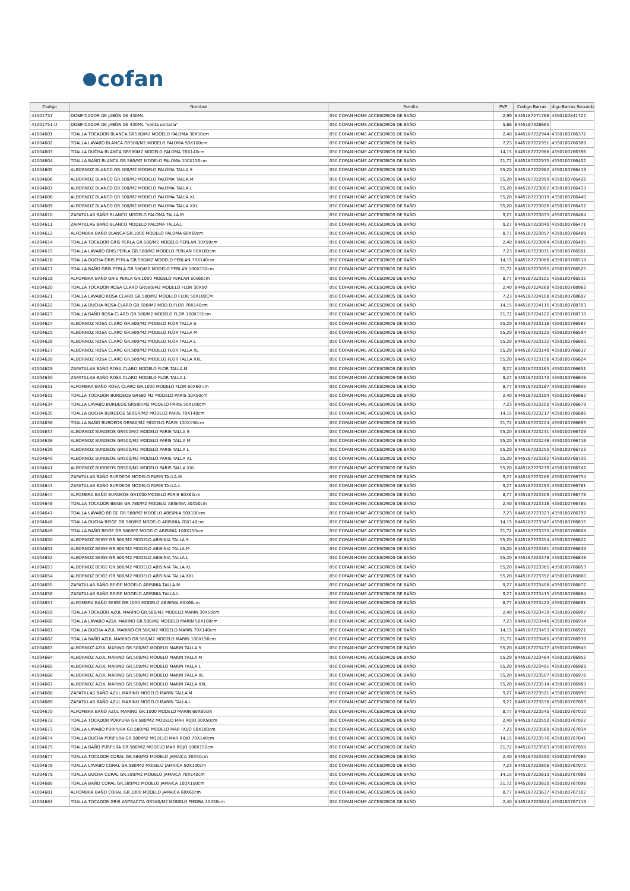cofan
| Codigo | Nombre | Familia | PVP | Codigo Barras | digo Barras Secunda |
| --- | --- | --- | --- | --- | --- |
| 41001751 | DOSIFICADOR DE JABÓN DE 430ML | 050 COFAN HOME ACCESORIOS DE BAÑO | 2,99 | 8445187271768 | 4350100841727 |
| 41001751-U | DOSIFICADOR DE JABÓN DE 430ML "venta unitaria" | 050 COFAN HOME ACCESORIOS DE BAÑO | 5,68 | 8445187328660 | |
| 41004601 | TOALLA TOCADOR BLANCA GR580/M2 MODELO PALOMA 30X50cm | 050 COFAN HOME ACCESORIOS DE BAÑO | 2,40 | 8445187222944 | 4350100766372 |
| 41004602 | TOALLA LAVABO BLANCA GR580/M2 MODELO PALOMA 50X100cm | 050 COFAN HOME ACCESORIOS DE BAÑO | 7,23 | 8445187222951 | 4350100766389 |
| 41004603 | TOALLA DUCHA BLANCA GR580M2 MODELO PALOMA 70X140cm | 050 COFAN HOME ACCESORIOS DE BAÑO | 14,15 | 8445187222968 | 4350100766396 |
| 41004604 | TOALLA BAÑO BLANCA GR.580/M2 MODELO PALOMA 100X150cm | 050 COFAN HOME ACCESORIOS DE BAÑO | 21,72 | 8445187222975 | 4350100766402 |
| 41004605 | ALBORNOZ BLANCO GR.500/M2 MODELO PALOMA TALLA S | 050 COFAN HOME ACCESORIOS DE BAÑO | 55,20 | 8445187222982 | 4350100766419 |
| 41004606 | ALBORNOZ BLANCO GR.500/M2 MODELO PALOMA TALLA M | 050 COFAN HOME ACCESORIOS DE BAÑO | 55,20 | 8445187222999 | 4350100766426 |
| 41004607 | ALBORNOZ BLANCO GR.500/M2 MODELO PALOMA TALLA L | 050 COFAN HOME ACCESORIOS DE BAÑO | 55,20 | 8445187223002 | 4350100766433 |
| 41004608 | ALBORNOZ BLANCO GR.500/M2 MODELO PALOMA TALLA XL | 050 COFAN HOME ACCESORIOS DE BAÑO | 55,20 | 8445187223019 | 4350100766440 |
| 41004609 | ALBORNOZ BLANCO GR.500/M2 MODELO PALOMA TALLA XXL | 050 COFAN HOME ACCESORIOS DE BAÑO | 55,20 | 8445187223026 | 4350100766457 |
| 41004610 | ZAPATILLAS BAÑO BLANCO MODELO PALOMA TALLA.M | 050 COFAN HOME ACCESORIOS DE BAÑO | 9,27 | 8445187223033 | 4350100766464 |
| 41004611 | ZAPATILLAS BAÑO BLANCO MODELO PALOMA TALLA.L | 050 COFAN HOME ACCESORIOS DE BAÑO | 9,27 | 8445187223040 | 4350100766471 |
| 41004612 | ALFOMBRA BAÑO BLANCA GR.1000 MODELO PALOMA 60X60cm | 050 COFAN HOME ACCESORIOS DE BAÑO | 8,77 | 8445187223057 | 4350100766488 |
| 41004614 | TOALLA TOCADOR GRIS PERLA GR.580/M2 MODELO PERLAN 30X50cm | 050 COFAN HOME ACCESORIOS DE BAÑO | 2,40 | 8445187223064 | 4350100766495 |
| 41004615 | TOALLA LAVABO GRIS PERLA GR.580/M2 MODELO PERLAN 50X100cm | 050 COFAN HOME ACCESORIOS DE BAÑO | 7,23 | 8445187223071 | 4350100766501 |
| 41004616 | TOALLA DUCHA GRIS PERLA GR.580/M2 MODELO PERLAN 70X140cm | 050 COFAN HOME ACCESORIOS DE BAÑO | 14,15 | 8445187223088 | 4350100766518 |
| 41004617 | TOALLA BAÑO GRIS PERLA GR.580/M2 MODELO PERLAN 100X150cm | 050 COFAN HOME ACCESORIOS DE BAÑO | 21,72 | 8445187223095 | 4350100766525 |
| 41004618 | ALFOMBRA BAÑO GRIS PERLA GR.1000 MODELO PERLAN 60x60cm | 050 COFAN HOME ACCESORIOS DE BAÑO | 8,77 | 8445187223101 | 4350100766532 |
| 41004620 | TOALLA TOCADOR ROSA CLARO GR580/M2 MODELO FLOR 30X50 | 050 COFAN HOME ACCESORIOS DE BAÑO | 2,40 | 8445187224269 | 4350100768963 |
| 41004621 | TOALLA LAVABO ROSA CLARO GR.580/M2 MODELO FLOR 50X100CM | 050 COFAN HOME ACCESORIOS DE BAÑO | 7,23 | 8445187224108 | 4350100768697 |
| 41004622 | TOALLA DUCHA ROSA CLARO GR.580/M2 MOD D.FLOR 70X140cm | 050 COFAN HOME ACCESORIOS DE BAÑO | 14,15 | 8445187224115 | 4350100768703 |
| 41004623 | TOALLA BAÑO ROSA CLARO GR.580/M2 MODELO FLOR 100X150cm | 050 COFAN HOME ACCESORIOS DE BAÑO | 21,72 | 8445187224122 | 4350100768710 |
| 41004624 | ALBORNOZ ROSA CLARO GR.500/M2 MODELO FLOR TALLA S | 050 COFAN HOME ACCESORIOS DE BAÑO | 55,20 | 8445187223118 | 4350100766587 |
| 41004625 | ALBORNOZ ROSA CLARO GR.500/M2 MODELO FLOR TALLA M | 050 COFAN HOME ACCESORIOS DE BAÑO | 55,20 | 8445187223125 | 4350100766594 |
| 41004626 | ALBORNOZ ROSA CLARO GR.500/M2 MODELO FLOR TALLA L | 050 COFAN HOME ACCESORIOS DE BAÑO | 55,20 | 8445187223132 | 4350100766600 |
| 41004627 | ALBORNOZ ROSA CLARO GR.500/M2 MODELO FLOR TALLA XL | 050 COFAN HOME ACCESORIOS DE BAÑO | 55,20 | 8445187223149 | 4350100766617 |
| 41004628 | ALBORNOZ ROSA CLARO GR.500/M2 MODELO FLOR TALLA XXL | 050 COFAN HOME ACCESORIOS DE BAÑO | 55,20 | 8445187223156 | 4350100766624 |
| 41004629 | ZAPATILLAS BAÑO ROSA CLARO MODELO FLOR TALLA.M | 050 COFAN HOME ACCESORIOS DE BAÑO | 9,27 | 8445187223163 | 4350100766631 |
| 41004630 | ZAPATILLAS BAÑO ROSA CLARO MODELO FLOR TALLA.L | 050 COFAN HOME ACCESORIOS DE BAÑO | 9,27 | 8445187223170 | 4350100766648 |
| 41004631 | ALFOMBRA BAÑO ROSA CLARO GR.1000 MODELO FLOR 60X60 cm | 050 COFAN HOME ACCESORIOS DE BAÑO | 8,77 | 8445187223187 | 4350100766655 |
| 41004633 | TOALLA TOCADOR BURDEOS GR580 M2 MODELO PARIS 30X50cm | 050 COFAN HOME ACCESORIOS DE BAÑO | 2,40 | 8445187223194 | 4350100766662 |
| 41004634 | TOALLA LAVABO BURDEOS GR580/M2 MODELO PARIS 50X100cm | 050 COFAN HOME ACCESORIOS DE BAÑO | 7,23 | 8445187223200 | 4350100766679 |
| 41004635 | TOALLA DUCHA BURDEOS 580GR/M2 MODELO PARIS 70X140cm | 050 COFAN HOME ACCESORIOS DE BAÑO | 14,15 | 8445187223217 | 4350100766686 |
| 41004636 | TOALLA BAÑO BURDEOS GR580/M2 MODELO PARIS 100X150cm | 050 COFAN HOME ACCESORIOS DE BAÑO | 21,72 | 8445187223224 | 4350100766693 |
| 41004637 | ALBORNOZ BURDEOS GR500M/2 MODELO PARIS TALLA S | 050 COFAN HOME ACCESORIOS DE BAÑO | 55,20 | 8445187223231 | 4350100766709 |
| 41004638 | ALBORNOZ BURDEOS GR500/M2 MODELO PARIS TALLA M | 050 COFAN HOME ACCESORIOS DE BAÑO | 55,20 | 8445187223248 | 4350100766716 |
| 41004639 | ALBORNOZ BURDEOS GR500/M2 MODELO PARIS TALLA L | 050 COFAN HOME ACCESORIOS DE BAÑO | 55,20 | 8445187223255 | 4350100766723 |
| 41004640 | ALBORNOZ BURDEOS GR500/M2 MODELO PARIS TALLA XL | 050 COFAN HOME ACCESORIOS DE BAÑO | 55,20 | 8445187223262 | 4350100766730 |
| 41004641 | ALBORNOZ BURDEOS GR500/M2 MODELO PARIS TALLA XXL | 050 COFAN HOME ACCESORIOS DE BAÑO | 55,20 | 8445187223279 | 4350100766747 |
| 41004642 | ZAPATILLAS BAÑO BURDEOS MODELO PARIS TALLA.M | 050 COFAN HOME ACCESORIOS DE BAÑO | 9,27 | 8445187223286 | 4350100766754 |
| 41004643 | ZAPATILLAS BAÑO BURDEOS MODELO PARIS TALLA.L | 050 COFAN HOME ACCESORIOS DE BAÑO | 9,27 | 8445187223293 | 4350100766761 |
| 41004644 | ALFOMBRA BAÑO BURDEOS GR1000 MODELO PARIS 60X60cm | 050 COFAN HOME ACCESORIOS DE BAÑO | 8,77 | 8445187223309 | 4350100766778 |
| 41004646 | TOALLA TOCADOR BEIGE GR.780/M2 MODELO ABISINIA 30X50cm | 050 COFAN HOME ACCESORIOS DE BAÑO | 2,40 | 8445187223316 | 4350100766785 |
| 41004647 | TOALLA LAVABO BEIGE GR.580/M2 MODELO ABISINIA 50X100cm | 050 COFAN HOME ACCESORIOS DE BAÑO | 7,23 | 8445187223323 | 4350100766792 |
| 41004648 | TOALLA DUCHA BEIGE GR.580/M2 MODELO ABISINIA 70X140cm | 050 COFAN HOME ACCESORIOS DE BAÑO | 14,15 | 8445187223347 | 4350100766815 |
| 41004649 | TOALLA BAÑO BEIGE GR.580/M2 MODELO ABISINIA 100X150cm | 050 COFAN HOME ACCESORIOS DE BAÑO | 21,72 | 8445187223330 | 4350100766808 |
| 41004650 | ALBORNOZ BEIGE GR.500/M2 MODELO ABISINIA TALLA S | 050 COFAN HOME ACCESORIOS DE BAÑO | 55,20 | 8445187223354 | 4350100766822 |
| 41004651 | ALBORNOZ BEIGE GR.500/M2 MODELO ABISINIA TALLA M | 050 COFAN HOME ACCESORIOS DE BAÑO | 55,20 | 8445187223361 | 4350100766839 |
| 41004652 | ALBORNOZ BEIGE GR.500/M2 MODELO ABISINIA TALLA L | 050 COFAN HOME ACCESORIOS DE BAÑO | 55,20 | 8445187223378 | 4350100766846 |
| 41004653 | ALBORNOZ BEIGE GR.500/M2 MODELO ABISINIA TALLA XL | 050 COFAN HOME ACCESORIOS DE BAÑO | 55,20 | 8445187223385 | 4350100766853 |
| 41004654 | ALBORNOZ BEIGE GR.500/M2 MODELO ABISINIA TALLA XXL | 050 COFAN HOME ACCESORIOS DE BAÑO | 55,20 | 8445187223392 | 4350100766860 |
| 41004655 | ZAPATILLAS BAÑO BEIGE MODELO ABISINIA TALLA.M | 050 COFAN HOME ACCESORIOS DE BAÑO | 9,27 | 8445187223408 | 4350100766877 |
| 41004656 | ZAPATILLAS BAÑO BEIGE MODELO ABISINIA TALLA.L | 050 COFAN HOME ACCESORIOS DE BAÑO | 9,27 | 8445187223415 | 4350100766884 |
| 41004657 | ALFOMBRA BAÑO BEIGE GR.1000 MODELO ABISINIA 60X60cm | 050 COFAN HOME ACCESORIOS DE BAÑO | 8,77 | 8445187223422 | 4350100766891 |
| 41004659 | TOALLA TOCADOR AZUL MARINO GR.580/M2 MODELO MARIN 30X50cm | 050 COFAN HOME ACCESORIOS DE BAÑO | 2,40 | 8445187223439 | 4350100766907 |
| 41004660 | TOALLA LAVABO AZUL MARINO GR.580/M2 MODELO MARIN 50X100cm | 050 COFAN HOME ACCESORIOS DE BAÑO | 7,23 | 8445187223446 | 4350100766914 |
| 41004661 | TOALLA DUCHA AZUL MARINO GR.580/M2 MODELO MARIN 70X140cm | 050 COFAN HOME ACCESORIOS DE BAÑO | 14,15 | 8445187223453 | 4350100766921 |
| 41004662 | TOALLA BAÑO AZUL MARINO GR.580/M2 MODELO MARIN 100X150cm | 050 COFAN HOME ACCESORIOS DE BAÑO | 21,72 | 8445187223460 | 4350100766938 |
| 41004663 | ALBORNOZ AZUL MARINO GR.500/M2 MODELO MARIN TALLA S | 050 COFAN HOME ACCESORIOS DE BAÑO | 55,20 | 8445187223477 | 4350100766945 |
| 41004664 | ALBORNOZ AZUL MARINO GR.500/M2 MODELO MARIN TALLA M | 050 COFAN HOME ACCESORIOS DE BAÑO | 55,20 | 8445187223484 | 4350100766952 |
| 41004665 | ALBORNOZ AZUL MARINO GR.500/M2 MODELO MARIN TALLA L | 050 COFAN HOME ACCESORIOS DE BAÑO | 55,20 | 8445187223491 | 4350100766969 |
| 41004666 | ALBORNOZ AZUL MARINO GR.500/M2 MODELO MARIN TALLA XL | 050 COFAN HOME ACCESORIOS DE BAÑO | 55,20 | 8445187223507 | 4350100766976 |
| 41004667 | ALBORNOZ AZUL MARINO GR.500/M2 MODELO MARIN TALLA XXL | 050 COFAN HOME ACCESORIOS DE BAÑO | 55,20 | 8445187223514 | 4350100766983 |
| 41004668 | ZAPATILLAS BAÑO AZUL MARINO MODELO MARIN TALLA.M | 050 COFAN HOME ACCESORIOS DE BAÑO | 9,27 | 8445187223521 | 4350100766990 |
| 41004669 | ZAPATILLAS BAÑO AZUL MARINO MODELO MARIN TALLA.L | 050 COFAN HOME ACCESORIOS DE BAÑO | 9,27 | 8445187223538 | 4350100767003 |
| 41004670 | ALFOMBRA BAÑO AZUL MARINO GR.1000 MODELO MARIN 60X60cm | 050 COFAN HOME ACCESORIOS DE BAÑO | 8,77 | 8445187223545 | 4350100767010 |
| 41004672 | TOALLA TOCADOR PÚRPURA GR.580/M2 MODELO MAR ROJO 30X50cm | 050 COFAN HOME ACCESORIOS DE BAÑO | 2,40 | 8445187223552 | 4350100767027 |
| 41004673 | TOALLA LAVABO PÚRPURA GR.580/M2 MODELO MAR ROJO 50X100cm | 050 COFAN HOME ACCESORIOS DE BAÑO | 7,23 | 8445187223569 | 4350100767034 |
| 41004674 | TOALLA DUCHA PÚRPURA GR.580/M2 MODELO MAR ROJO 70X140cm | 050 COFAN HOME ACCESORIOS DE BAÑO | 14,15 | 8445187223576 | 4350100767041 |
| 41004675 | TOALLA BAÑO PÚRPURA GR.580/M2 MODELO MAR ROJO 100X150cm | 050 COFAN HOME ACCESORIOS DE BAÑO | 21,72 | 8445187223583 | 4350100767058 |
| 41004677 | TOALLA TOCADOR CORAL GR.580/M2 MODELO JAMAICA 30X50cm | 050 COFAN HOME ACCESORIOS DE BAÑO | 2,40 | 8445187223590 | 4350100767065 |
| 41004678 | TOALLA LAVABO CORAL GR.580/M2 MODELO JAMAICA 50X100cm | 050 COFAN HOME ACCESORIOS DE BAÑO | 7,23 | 8445187223606 | 4350100767072 |
| 41004679 | TOALLA DUCHA CORAL GR.580/M2 MODELO JAMAICA 70X140cm | 050 COFAN HOME ACCESORIOS DE BAÑO | 14,15 | 8445187223613 | 4350100767089 |
| 41004680 | TOALLA BAÑO CORAL GR.580/M2 MODELO JAMAICA 100X150cm | 050 COFAN HOME ACCESORIOS DE BAÑO | 21,72 | 8445187223620 | 4350100767096 |
| 41004681 | ALFOMBRA BAÑO CORAL GR.1000 MODELO JAMAICA 60X60cm | 050 COFAN HOME ACCESORIOS DE BAÑO | 8,77 | 8445187223637 | 4350100767102 |
| 41004683 | TOALLA TOCADOR GRIS ANTRACITA GR580/M2 MODELO PIEDRA 30X50cm | 050 COFAN HOME ACCESORIOS DE BAÑO | 2,40 | 8445187223644 | 4350100767119 |